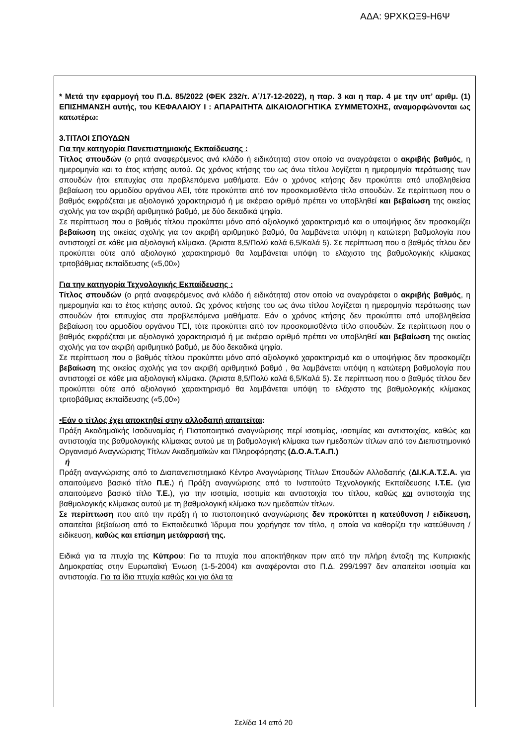ΑΔΑ: 9ΡΧΚΩΞ9-Η6Ψ
* Μετά την εφαρμογή του Π.Δ. 85/2022 (ΦΕΚ 232/τ. Α΄/17-12-2022), η παρ. 3 και η παρ. 4 με την υπ’ αριθμ. (1) ΕΠΙΣΗΜΑΝΣΗ αυτής, του ΚΕΦΑΛΑΙΟΥ Ι : ΑΠΑΡΑΙΤΗΤΑ ΔΙΚΑΙΟΛΟΓΗΤΙΚΑ ΣΥΜΜΕΤΟΧΗΣ, αναμορφώνονται ως κατωτέρω:
3.ΤΙΤΛΟΙ ΣΠΟΥΔΩΝ
Για την κατηγορία Πανεπιστημιακής Εκπαίδευσης :
Τίτλος σπουδών (ο ρητά αναφερόμενος ανά κλάδο ή ειδικότητα) στον οποίο να αναγράφεται ο ακριβής βαθμός, η ημερομηνία και το έτος κτήσης αυτού. Ως χρόνος κτήσης του ως άνω τίτλου λογίζεται η ημερομηνία περάτωσης των σπουδών ήτοι επιτυχίας στα προβλεπόμενα μαθήματα. Εάν ο χρόνος κτήσης δεν προκύπτει από υποβληθείσα βεβαίωση του αρμοδίου οργάνου ΑΕΙ, τότε προκύπτει από τον προσκομισθέντα τίτλο σπουδών. Σε περίπτωση που ο βαθμός εκφράζεται με αξιολογικό χαρακτηρισμό ή με ακέραιο αριθμό πρέπει να υποβληθεί και βεβαίωση της οικείας σχολής για τον ακριβή αριθμητικό βαθμό, με δύο δεκαδικά ψηφία.
Σε περίπτωση που ο βαθμός τίτλου προκύπτει μόνο από αξιολογικό χαρακτηρισμό και ο υποψήφιος δεν προσκομίζει βεβαίωση της οικείας σχολής για τον ακριβή αριθμητικό βαθμό, θα λαμβάνεται υπόψη η κατώτερη βαθμολογία που αντιστοιχεί σε κάθε μια αξιολογική κλίμακα. (Άριστα 8,5/Πολύ καλά 6,5/Καλά 5). Σε περίπτωση που ο βαθμός τίτλου δεν προκύπτει ούτε από αξιολογικό χαρακτηρισμό θα λαμβάνεται υπόψη το ελάχιστο της βαθμολογικής κλίμακας τριτοβάθμιας εκπαίδευσης («5,00»)
Για την κατηγορία Τεχνολογικής Εκπαίδευσης :
Τίτλος σπουδών (ο ρητά αναφερόμενος ανά κλάδο ή ειδικότητα) στον οποίο να αναγράφεται ο ακριβής βαθμός, η ημερομηνία και το έτος κτήσης αυτού. Ως χρόνος κτήσης του ως άνω τίτλου λογίζεται η ημερομηνία περάτωσης των σπουδών ήτοι επιτυχίας στα προβλεπόμενα μαθήματα. Εάν ο χρόνος κτήσης δεν προκύπτει από υποβληθείσα βεβαίωση του αρμοδίου οργάνου ΤΕΙ, τότε προκύπτει από τον προσκομισθέντα τίτλο σπουδών. Σε περίπτωση που ο βαθμός εκφράζεται με αξιολογικό χαρακτηρισμό ή με ακέραιο αριθμό πρέπει να υποβληθεί και βεβαίωση της οικείας σχολής για τον ακριβή αριθμητικό βαθμό, με δύο δεκαδικά ψηφία.
Σε περίπτωση που ο βαθμός τίτλου προκύπτει μόνο από αξιολογικό χαρακτηρισμό και ο υποψήφιος δεν προσκομίζει βεβαίωση της οικείας σχολής για τον ακριβή αριθμητικό βαθμό , θα λαμβάνεται υπόψη η κατώτερη βαθμολογία που αντιστοιχεί σε κάθε μια αξιολογική κλίμακα. (Άριστα 8,5/Πολύ καλά 6,5/Καλά 5). Σε περίπτωση που ο βαθμός τίτλου δεν προκύπτει ούτε από αξιολογικό χαρακτηρισμό θα λαμβάνεται υπόψη το ελάχιστο της βαθμολογικής κλίμακας τριτοβάθμιας εκπαίδευσης («5,00»)
▪Εάν ο τίτλος έχει αποκτηθεί στην αλλοδαπή απαιτείται:
Πράξη Ακαδημαϊκής Ισοδυναμίας ή Πιστοποιητικό αναγνώρισης περί ισοτιμίας, ισοτιμίας και αντιστοιχίας, καθώς και αντιστοιχία της βαθμολογικής κλίμακας αυτού με τη βαθμολογική κλίμακα των ημεδαπών τίτλων από τον Διεπιστημονικό Οργανισμό Αναγνώρισης Τίτλων Ακαδημαϊκών και Πληροφόρησης (Δ.Ο.Α.Τ.Α.Π.)
ή
Πράξη αναγνώρισης από το Διαπανεπιστημιακό Κέντρο Αναγνώρισης Τίτλων Σπουδών Αλλοδαπής (ΔΙ.Κ.Α.Τ.Σ.Α. για απαιτούμενο βασικό τίτλο Π.Ε.) ή Πράξη αναγνώρισης από το Ινστιτούτο Τεχνολογικής Εκπαίδευσης Ι.Τ.Ε. (για απαιτούμενο βασικό τίτλο Τ.Ε.), για την ισοτιμία, ισοτιμία και αντιστοιχία του τίτλου, καθώς και αντιστοιχία της βαθμολογικής κλίμακας αυτού με τη βαθμολογική κλίμακα των ημεδαπών τίτλων.
Σε περίπτωση που από την πράξη ή το πιστοποιητικό αναγνώρισης δεν προκύπτει η κατεύθυνση / ειδίκευση, απαιτείται βεβαίωση από το Εκπαιδευτικό Ίδρυμα που χορήγησε τον τίτλο, η οποία να καθορίζει την κατεύθυνση / ειδίκευση, καθώς και επίσημη μετάφρασή της.
Ειδικά για τα πτυχία της Κύπρου: Για τα πτυχία που αποκτήθηκαν πριν από την πλήρη ένταξη της Κυπριακής Δημοκρατίας στην Ευρωπαϊκή Ένωση (1-5-2004) και αναφέρονται στο Π.Δ. 299/1997 δεν απαιτείται ισοτιμία και αντιστοιχία. Για τα ίδια πτυχία καθώς και για όλα τα
Σελίδα 14 από 20